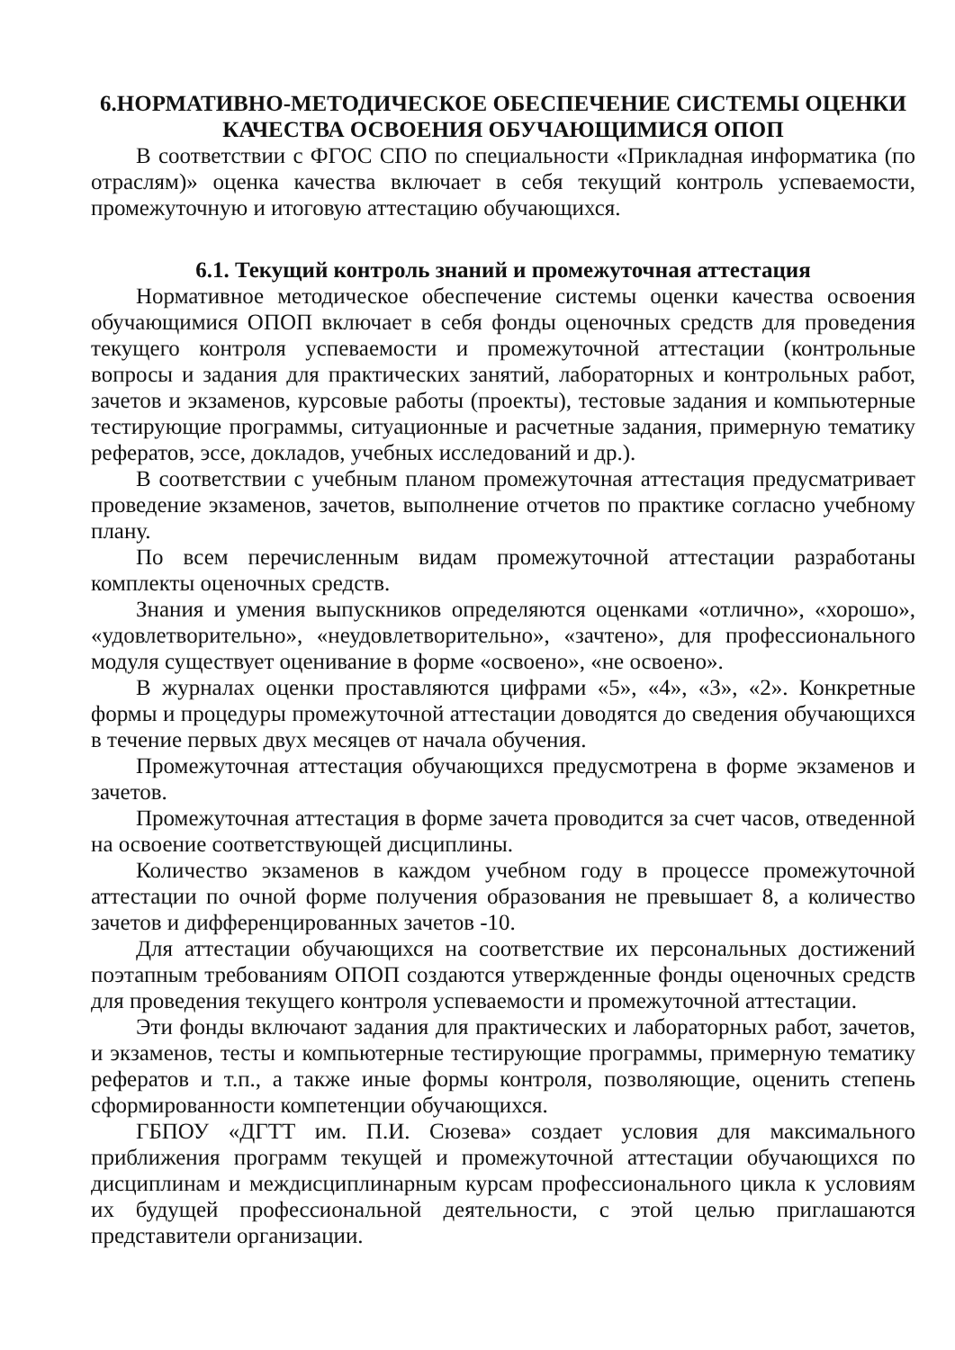6.НОРМАТИВНО-МЕТОДИЧЕСКОЕ ОБЕСПЕЧЕНИЕ СИСТЕМЫ ОЦЕНКИ КАЧЕСТВА ОСВОЕНИЯ ОБУЧАЮЩИМИСЯ ОПОП
В соответствии с ФГОС СПО по специальности «Прикладная информатика (по отраслям)» оценка качества включает в себя текущий контроль успеваемости, промежуточную и итоговую аттестацию обучающихся.
6.1. Текущий контроль знаний и промежуточная аттестация
Нормативное методическое обеспечение системы оценки качества освоения обучающимися ОПОП включает в себя фонды оценочных средств для проведения текущего контроля успеваемости и промежуточной аттестации (контрольные вопросы и задания для практических занятий, лабораторных и контрольных работ, зачетов и экзаменов, курсовые работы (проекты), тестовые задания и компьютерные тестирующие программы, ситуационные и расчетные задания, примерную тематику рефератов, эссе, докладов, учебных исследований и др.).
В соответствии с учебным планом промежуточная аттестация предусматривает проведение экзаменов, зачетов, выполнение отчетов по практике согласно учебному плану.
По всем перечисленным видам промежуточной аттестации разработаны комплекты оценочных средств.
Знания и умения выпускников определяются оценками «отлично», «хорошо», «удовлетворительно», «неудовлетворительно», «зачтено», для профессионального модуля существует оценивание в форме «освоено», «не освоено».
В журналах оценки проставляются цифрами «5», «4», «3», «2». Конкретные формы и процедуры промежуточной аттестации доводятся до сведения обучающихся в течение первых двух месяцев от начала обучения.
Промежуточная аттестация обучающихся предусмотрена в форме экзаменов и зачетов.
Промежуточная аттестация в форме зачета проводится за счет часов, отведенной на освоение соответствующей дисциплины.
Количество экзаменов в каждом учебном году в процессе промежуточной аттестации по очной форме получения образования не превышает 8, а количество зачетов и дифференцированных зачетов -10.
Для аттестации обучающихся на соответствие их персональных достижений поэтапным требованиям ОПОП создаются утвержденные фонды оценочных средств для проведения текущего контроля успеваемости и промежуточной аттестации.
Эти фонды включают задания для практических и лабораторных работ, зачетов, и экзаменов, тесты и компьютерные тестирующие программы, примерную тематику рефератов и т.п., а также иные формы контроля, позволяющие, оценить степень сформированности компетенции обучающихся.
ГБПОУ «ДГТТ им. П.И. Сюзева» создает условия для максимального приближения программ текущей и промежуточной аттестации обучающихся по дисциплинам и междисциплинарным курсам профессионального цикла к условиям их будущей профессиональной деятельности, с этой целью приглашаются представители организации.